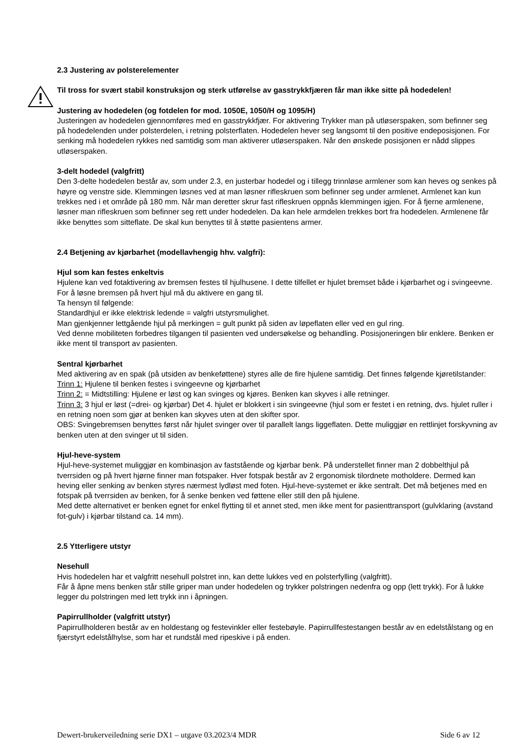2.3 Justering av polsterelementer
Til tross for svært stabil konstruksjon og sterk utførelse av gasstrykkfjæren får man ikke sitte på hodedelen!
Justering av hodedelen (og fotdelen for mod. 1050E, 1050/H og 1095/H)
Justeringen av hodedelen gjennomføres med en gasstrykkfjær. For aktivering Trykker man på utløserspaken, som befinner seg på hodedelenden under polsterdelen, i retning polsterflaten. Hodedelen hever seg langsomt til den positive endeposisjonen. For senking må hodedelen rykkes ned samtidig som man aktiverer utløserspaken. Når den ønskede posisjonen er nådd slippes utløserspaken.
3-delt hodedel (valgfritt)
Den 3-delte hodedelen består av, som under 2.3, en justerbar hodedel og i tillegg trinnløse armlener som kan heves og senkes på høyre og venstre side. Klemmingen løsnes ved at man løsner rifleskruen som befinner seg under armlenet. Armlenet kan kun trekkes ned i et område på 180 mm. Når man deretter skrur fast rifleskruen oppnås klemmingen igjen. For å fjerne armlenene, løsner man rifleskruen som befinner seg rett under hodedelen. Da kan hele armdelen trekkes bort fra hodedelen. Armlenene får ikke benyttes som sitteflate. De skal kun benyttes til å støtte pasientens armer.
2.4 Betjening av kjørbarhet (modellavhengig hhv. valgfri):
Hjul som kan festes enkeltvis
Hjulene kan ved fotaktivering av bremsen festes til hjulhusene. I dette tilfellet er hjulet bremset både i kjørbarhet og i svingeevne. For å løsne bremsen på hvert hjul må du aktivere en gang til.
Ta hensyn til følgende:
Standardhjul er ikke elektrisk ledende = valgfri utstyrsmulighet.
Man gjenkjenner lettgående hjul på merkingen = gult punkt på siden av løpeflaten eller ved en gul ring.
Ved denne mobiliteten forbedres tilgangen til pasienten ved undersøkelse og behandling. Posisjoneringen blir enklere. Benken er ikke ment til transport av pasienten.
Sentral kjørbarhet
Med aktivering av en spak (på utsiden av benkeføttene) styres alle de fire hjulene samtidig. Det finnes følgende kjøretilstander:
Trinn 1: Hjulene til benken festes i svingeevne og kjørbarhet
Trinn 2: = Midtstilling: Hjulene er løst og kan svinges og kjøres. Benken kan skyves i alle retninger.
Trinn 3: 3 hjul er løst (=drei- og kjørbar) Det 4. hjulet er blokkert i sin svingeevne (hjul som er festet i en retning, dvs. hjulet ruller i en retning noen som gjør at benken kan skyves uten at den skifter spor.
OBS: Svingebremsen benyttes først når hjulet svinger over til parallelt langs liggeflaten. Dette muliggjør en rettlinjet forskyvning av benken uten at den svinger ut til siden.
Hjul-heve-system
Hjul-heve-systemet muliggjør en kombinasjon av faststående og kjørbar benk. På understellet finner man 2 dobbelthjul på tverrsiden og på hvert hjørne finner man fotspaker. Hver fotspak består av 2 ergonomisk tilordnete motholdere. Dermed kan heving eller senking av benken styres nærmest lydløst med foten. Hjul-heve-systemet er ikke sentralt. Det må betjenes med en fotspak på tverrsiden av benken, for å senke benken ved føttene eller still den på hjulene.
Med dette alternativet er benken egnet for enkel flytting til et annet sted, men ikke ment for pasienttransport (gulvklaring (avstand fot-gulv) i kjørbar tilstand ca. 14 mm).
2.5 Ytterligere utstyr
Nesehull
Hvis hodedelen har et valgfritt nesehull polstret inn, kan dette lukkes ved en polsterfylling (valgfritt).
Får å åpne mens benken står stille griper man under hodedelen og trykker polstringen nedenfra og opp (lett trykk). For å lukke legger du polstringen med lett trykk inn i åpningen.
Papirrullholder (valgfritt utstyr)
Papirrullholderen består av en holdestang og festevinkler eller festebøyle. Papirrullfestestangen består av en edelstålstang og en fjærstyrt edelstålhylse, som har et rundstål med ripeskive i på enden.
Dewert-brukerveiledning serie DX1 – utgave 03.2023/4 MDR Side 6 av 12